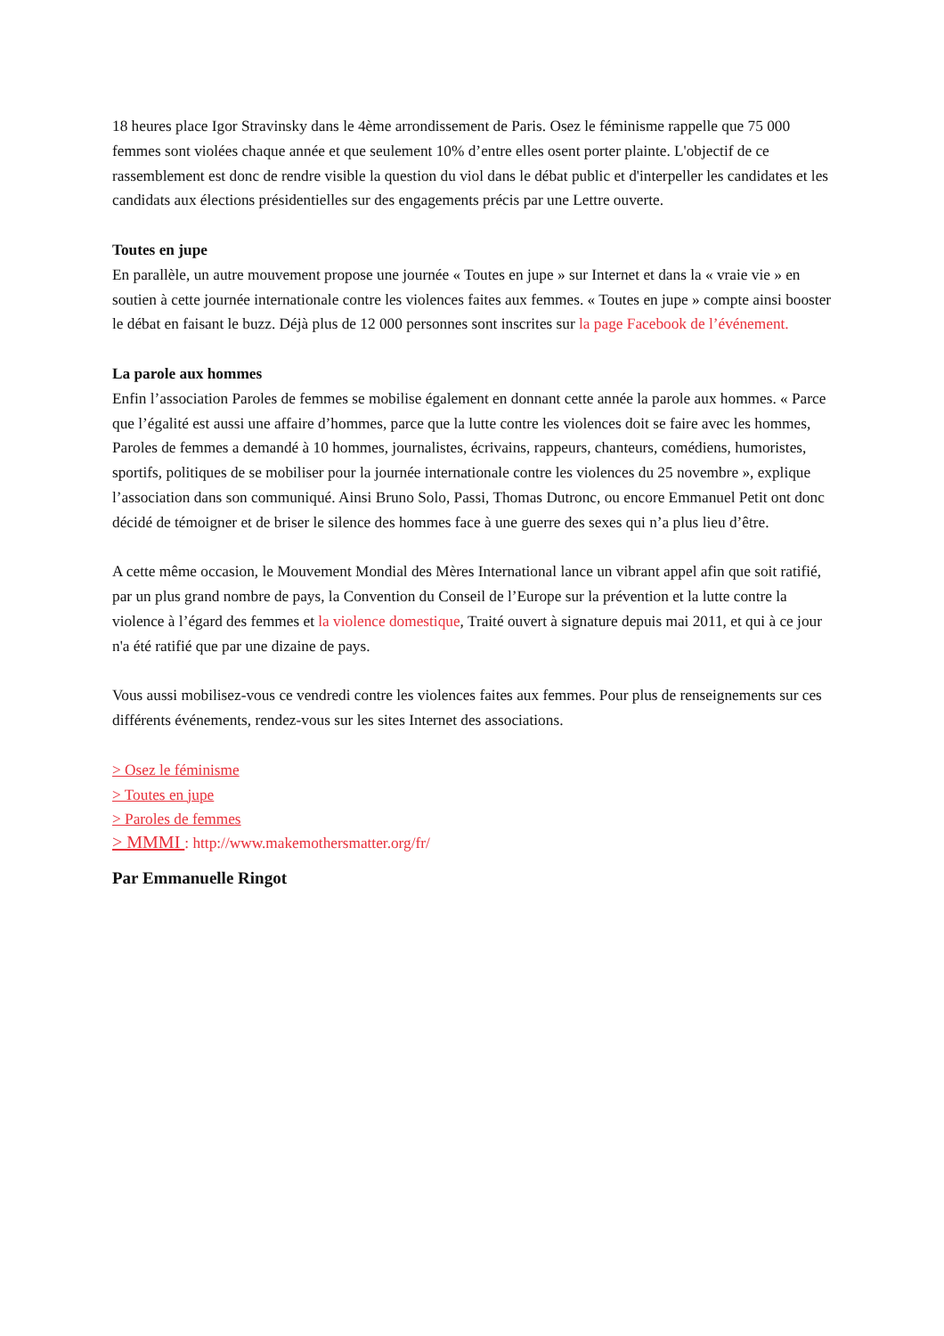18 heures place Igor Stravinsky dans le 4ème arrondissement de Paris. Osez le féminisme rappelle que 75 000 femmes sont violées chaque année et que seulement 10% d’entre elles osent porter plainte. L'objectif de ce rassemblement est donc de rendre visible la question du viol dans le débat public et d'interpeller les candidates et les candidats aux élections présidentielles sur des engagements précis par une Lettre ouverte.
Toutes en jupe
En parallèle, un autre mouvement propose une journée « Toutes en jupe » sur Internet et dans la « vraie vie » en soutien à cette journée internationale contre les violences faites aux femmes. « Toutes en jupe » compte ainsi booster le débat en faisant le buzz. Déjà plus de 12 000 personnes sont inscrites sur la page Facebook de l’événement.
La parole aux hommes
Enfin l’association Paroles de femmes se mobilise également en donnant cette année la parole aux hommes. « Parce que l’égalité est aussi une affaire d’hommes, parce que la lutte contre les violences doit se faire avec les hommes, Paroles de femmes a demandé à 10 hommes, journalistes, écrivains, rappeurs, chanteurs, comédiens, humoristes, sportifs, politiques de se mobiliser pour la journée internationale contre les violences du 25 novembre », explique l’association dans son communiqué. Ainsi Bruno Solo, Passi, Thomas Dutronc, ou encore Emmanuel Petit ont donc décidé de témoigner et de briser le silence des hommes face à une guerre des sexes qui n’a plus lieu d’être.
A cette même occasion, le Mouvement Mondial des Mères International lance un vibrant appel afin que soit ratifié, par un plus grand nombre de pays, la Convention du Conseil de l’Europe sur la prévention et la lutte contre la violence à l’égard des femmes et la violence domestique, Traité ouvert à signature depuis mai 2011, et qui à ce jour n'a été ratifié que par une dizaine de pays.
Vous aussi mobilisez-vous ce vendredi contre les violences faites aux femmes. Pour plus de renseignements sur ces différents événements, rendez-vous sur les sites Internet des associations.
> Osez le féminisme
> Toutes en jupe
> Paroles de femmes
> MMMI : http://www.makemothersmatter.org/fr/
Par Emmanuelle Ringot